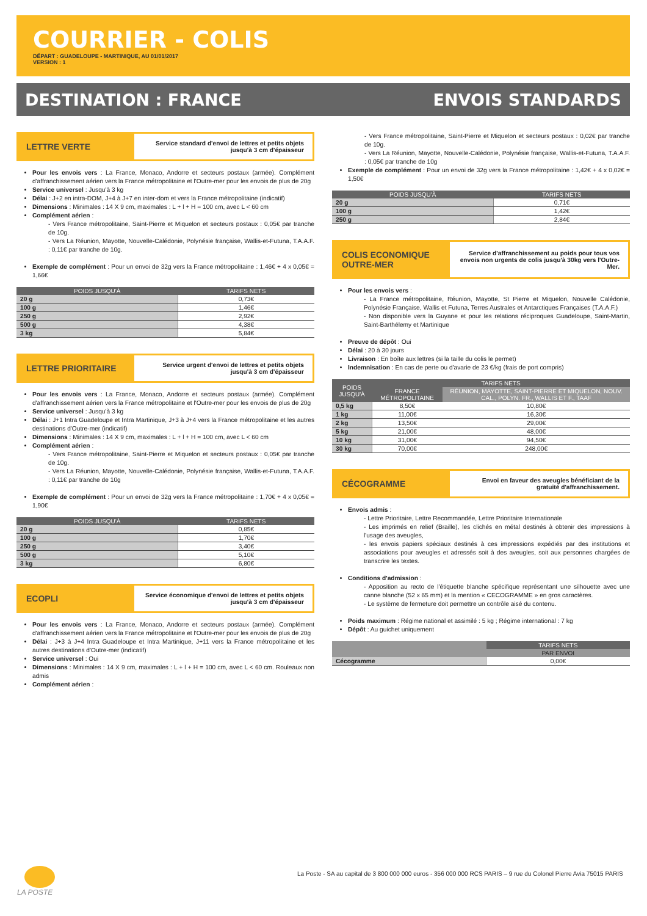COURRIER - COLIS
DÉPART : GUADELOUPE - MARTINIQUE, AU 01/01/2017
VERSION : 1
DESTINATION : FRANCE ENVOIS STANDARDS
LETTRE VERTE
Service standard d'envoi de lettres et petits objets jusqu'à 3 cm d'épaisseur
Pour les envois vers : La France, Monaco, Andorre et secteurs postaux (armée). Complément d'affranchissement aérien vers la France métropolitaine et l'Outre-mer pour les envois de plus de 20g
Service universel : Jusqu'à 3 kg
Délai : J+2 en intra-DOM, J+4 à J+7 en inter-dom et vers la France métropolitaine (indicatif)
Dimensions : Minimales : 14 X 9 cm, maximales : L + l + H = 100 cm, avec L < 60 cm
Complément aérien :
- Vers France métropolitaine, Saint-Pierre et Miquelon et secteurs postaux : 0,05€ par tranche de 10g.
- Vers La Réunion, Mayotte, Nouvelle-Calédonie, Polynésie française, Wallis-et-Futuna, T.A.A.F. : 0,11€ par tranche de 10g.
Exemple de complément : Pour un envoi de 32g vers la France métropolitaine : 1,46€ + 4 x 0,05€ = 1,66€
| POIDS JUSQU'À | TARIFS NETS |
| --- | --- |
| 20 g | 0,73€ |
| 100 g | 1,46€ |
| 250 g | 2,92€ |
| 500 g | 4,38€ |
| 3 kg | 5,84€ |
LETTRE PRIORITAIRE
Service urgent d'envoi de lettres et petits objets jusqu'à 3 cm d'épaisseur
Pour les envois vers : La France, Monaco, Andorre et secteurs postaux (armée). Complément d'affranchissement aérien vers la France métropolitaine et l'Outre-mer pour les envois de plus de 20g
Service universel : Jusqu'à 3 kg
Délai : J+1 Intra Guadeloupe et Intra Martinique, J+3 à J+4 vers la France métropolitaine et les autres destinations d'Outre-mer (indicatif)
Dimensions : Minimales : 14 X 9 cm, maximales : L + l + H = 100 cm, avec L < 60 cm
Complément aérien :
- Vers France métropolitaine, Saint-Pierre et Miquelon et secteurs postaux : 0,05€ par tranche de 10g.
- Vers La Réunion, Mayotte, Nouvelle-Calédonie, Polynésie française, Wallis-et-Futuna, T.A.A.F. : 0,11€ par tranche de 10g
Exemple de complément : Pour un envoi de 32g vers la France métropolitaine : 1,70€ + 4 x 0,05€ = 1,90€
| POIDS JUSQU'À | TARIFS NETS |
| --- | --- |
| 20 g | 0,85€ |
| 100 g | 1,70€ |
| 250 g | 3,40€ |
| 500 g | 5,10€ |
| 3 kg | 6,80€ |
ECOPLI
Service économique d'envoi de lettres et petits objets jusqu'à 3 cm d'épaisseur
Pour les envois vers : La France, Monaco, Andorre et secteurs postaux (armée). Complément d'affranchissement aérien vers la France métropolitaine et l'Outre-mer pour les envois de plus de 20g
Délai : J+3 à J+4 Intra Guadeloupe et Intra Martinique, J+11 vers la France métropolitaine et les autres destinations d'Outre-mer (indicatif)
Service universel : Oui
Dimensions : Minimales : 14 X 9 cm, maximales : L + l + H = 100 cm, avec L < 60 cm. Rouleaux non admis
Complément aérien :
- Vers France métropolitaine, Saint-Pierre et Miquelon et secteurs postaux : 0,02€ par tranche de 10g.
- Vers La Réunion, Mayotte, Nouvelle-Calédonie, Polynésie française, Wallis-et-Futuna, T.A.A.F. : 0,05€ par tranche de 10g
Exemple de complément : Pour un envoi de 32g vers la France métropolitaine : 1,42€ + 4 x 0,02€ = 1,50€
| POIDS JUSQU'À | TARIFS NETS |
| --- | --- |
| 20 g | 0,71€ |
| 100 g | 1,42€ |
| 250 g | 2,84€ |
COLIS ECONOMIQUE OUTRE-MER
Service d'affranchissement au poids pour tous vos envois non urgents de colis jusqu'à 30kg vers l'Outre-Mer.
Pour les envois vers :
- La France métropolitaine, Réunion, Mayotte, St Pierre et Miquelon, Nouvelle Calédonie, Polynésie Française, Wallis et Futuna, Terres Australes et Antarctiques Françaises (T.A.A.F.)
- Non disponible vers la Guyane et pour les relations réciproques Guadeloupe, Saint-Martin, Saint-Barthélemy et Martinique
Preuve de dépôt : Oui
Délai : 20 à 30 jours
Livraison : En boîte aux lettres (si la taille du colis le permet)
Indemnisation : En cas de perte ou d'avarie de 23 €/kg (frais de port compris)
| POIDS JUSQU'À | TARIFS NETS | |
| --- | --- | --- |
| | FRANCE MÉTROPOLITAINE | RÉUNION, MAYOTTE, SAINT-PIERRE ET MIQUELON, NOUV. CAL., POLYN. FR., WALLIS ET F., TAAF |
| 0,5 kg | 8,50€ | 10,80€ |
| 1 kg | 11,00€ | 16,30€ |
| 2 kg | 13,50€ | 29,00€ |
| 5 kg | 21,00€ | 48,00€ |
| 10 kg | 31,00€ | 94,50€ |
| 30 kg | 70,00€ | 248,00€ |
CÉCOGRAMME
Envoi en faveur des aveugles bénéficiant de la gratuité d'affranchissement.
Envois admis :
- Lettre Prioritaire, Lettre Recommandée, Lettre Prioritaire Internationale
- Les imprimés en relief (Braille), les clichés en métal destinés à obtenir des impressions à l'usage des aveugles,
- les envois papiers spéciaux destinés à ces impressions expédiés par des institutions et associations pour aveugles et adressés soit à des aveugles, soit aux personnes chargées de transcrire les textes.
Conditions d'admission :
- Apposition au recto de l'étiquette blanche spécifique représentant une silhouette avec une canne blanche (52 x 65 mm) et la mention « CECOGRAMME » en gros caractères.
- Le système de fermeture doit permettre un contrôle aisé du contenu.
Poids maximum : Régime national et assimilé : 5 kg ; Régime international : 7 kg
Dépôt : Au guichet uniquement
| | TARIFS NETS |
| --- | --- |
| | PAR ENVOI |
| Cécogramme | 0,00€ |
LA POSTE
La Poste - SA au capital de 3 800 000 000 euros - 356 000 000 RCS PARIS – 9 rue du Colonel Pierre Avia 75015 PARIS